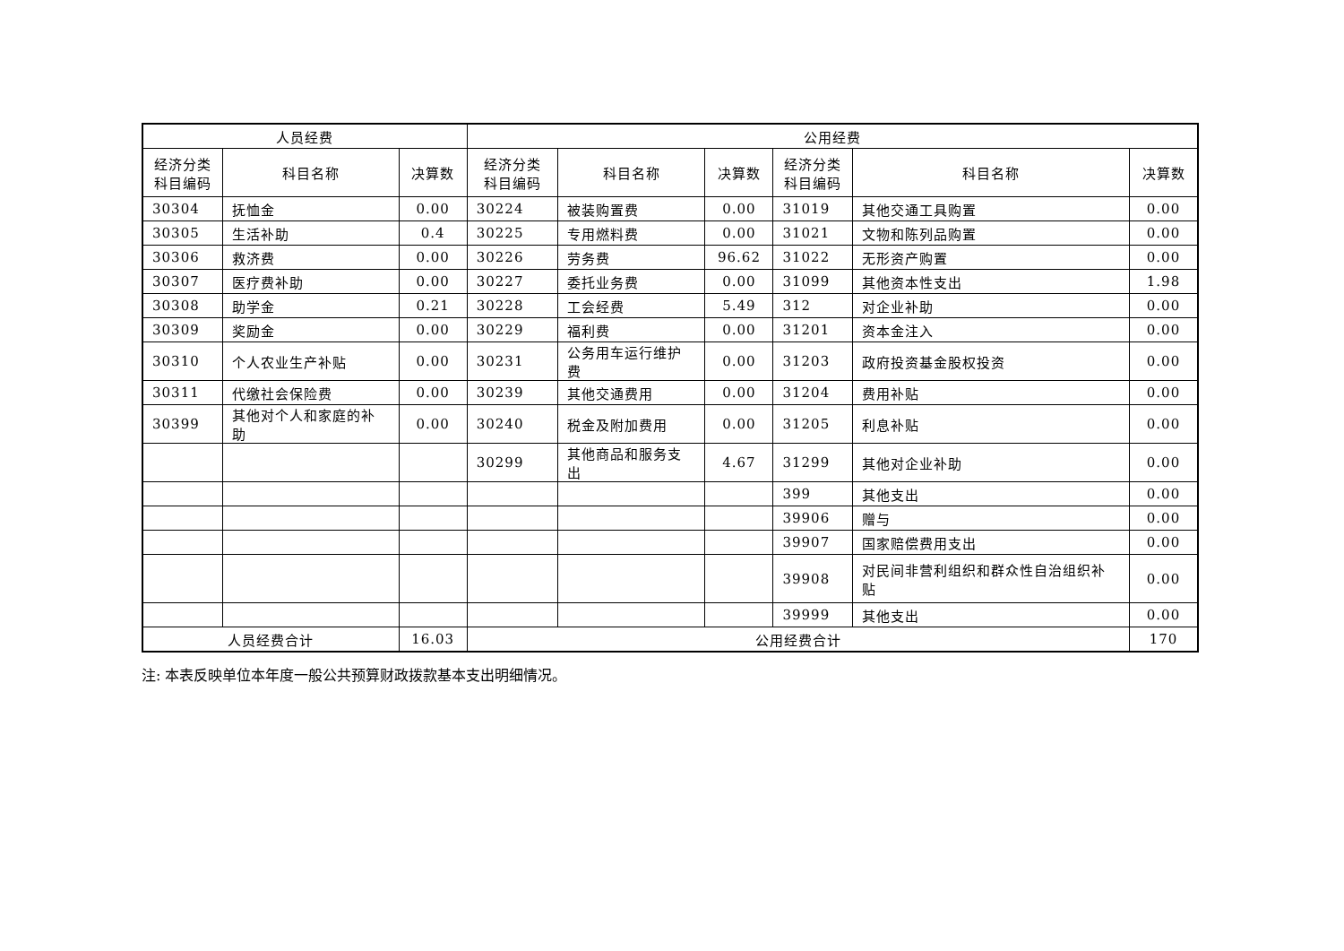| 人员经费 | | | 公用经费 | | | | | |
| --- | --- | --- | --- | --- | --- | --- | --- | --- |
| 经济分类 科目编码 | 科目名称 | 决算数 | 经济分类 科目编码 | 科目名称 | 决算数 | 经济分类 科目编码 | 科目名称 | 决算数 |
| 30304 | 抚恤金 | 0.00 | 30224 | 被装购置费 | 0.00 | 31019 | 其他交通工具购置 | 0.00 |
| 30305 | 生活补助 | 0.4 | 30225 | 专用燃料费 | 0.00 | 31021 | 文物和陈列品购置 | 0.00 |
| 30306 | 救济费 | 0.00 | 30226 | 劳务费 | 96.62 | 31022 | 无形资产购置 | 0.00 |
| 30307 | 医疗费补助 | 0.00 | 30227 | 委托业务费 | 0.00 | 31099 | 其他资本性支出 | 1.98 |
| 30308 | 助学金 | 0.21 | 30228 | 工会经费 | 5.49 | 312 | 对企业补助 | 0.00 |
| 30309 | 奖励金 | 0.00 | 30229 | 福利费 | 0.00 | 31201 | 资本金注入 | 0.00 |
| 30310 | 个人农业生产补贴 | 0.00 | 30231 | 公务用车运行维护费 | 0.00 | 31203 | 政府投资基金股权投资 | 0.00 |
| 30311 | 代缴社会保险费 | 0.00 | 30239 | 其他交通费用 | 0.00 | 31204 | 费用补贴 | 0.00 |
| 30399 | 其他对个人和家庭的补助 | 0.00 | 30240 | 税金及附加费用 | 0.00 | 31205 | 利息补贴 | 0.00 |
| | | | 30299 | 其他商品和服务支出 | 4.67 | 31299 | 其他对企业补助 | 0.00 |
| | | | | | | 399 | 其他支出 | 0.00 |
| | | | | | | 39906 | 赠与 | 0.00 |
| | | | | | | 39907 | 国家赔偿费用支出 | 0.00 |
| | | | | | | 39908 | 对民间非营利组织和群众性自治组织补贴 | 0.00 |
| | | | | | | 39999 | 其他支出 | 0.00 |
| 人员经费合计 | | 16.03 | 公用经费合计 | | | | | 170 |
注: 本表反映单位本年度一般公共预算财政拨款基本支出明细情况。